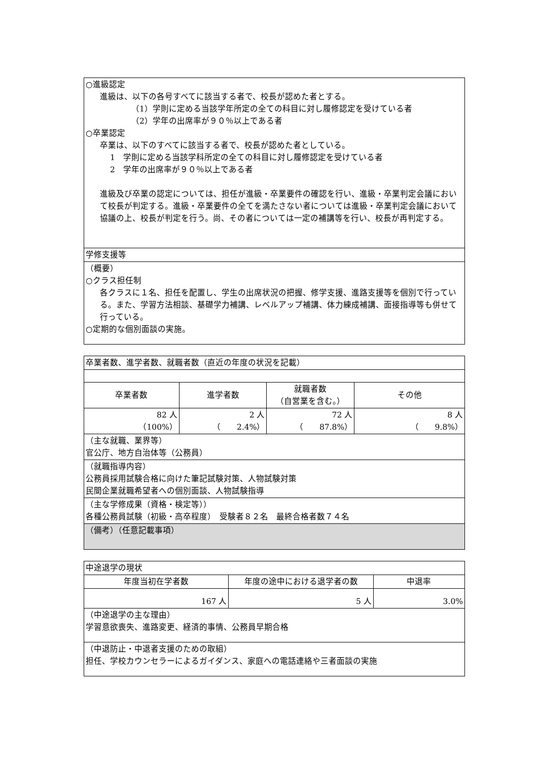| ○進級認定 進級は、以下の各号すべてに該当する者で、校長が認めた者とする。 （1）学則に定める当該学年所定の全ての科目に対し履修認定を受けている者 （2）学年の出席率が９０％以上である者 ○卒業認定 卒業は、以下のすべてに該当する者で、校長が認めた者としている。 1 学則に定める当該学科所定の全ての科目に対し履修認定を受けている者 2 学年の出席率が９０％以上である者 進級及び卒業の認定については、担任が進級・卒業要件の確認を行い、進級・卒業判定会議において校長が判定する。進級・卒業要件の全てを満たさない者については進級・卒業判定会議において協議の上、校長が判定を行う。尚、その者については一定の補講等を行い、校長が再判定する。 |
| 学修支援等 |
| （概要） ○クラス担任制 各クラスに１名、担任を配置し、学生の出席状況の把握、修学支援、進路支援等を個別で行っている。また、学習方法相談、基礎学力補講、レベルアップ補講、体力練成補講、面接指導等も併せて行っている。 ○定期的な個別面談の実施。 |
| 卒業者数、進学者数、就職者数（直近の年度の状況を記載） | | | |
| 卒業者数 | 進学者数 | 就職者数 （自営業を含む。） | その他 |
| 82 人 （100%） | 2 人 （ 2.4%） | 72 人 （ 87.8%） | 8 人 （ 9.8%） |
| （主な就職、業界等） 官公庁、地方自治体等（公務員） | | | |
| （就職指導内容） 公務員採用試験合格に向けた筆記試験対策、人物試験対策 民間企業就職希望者への個別面談、人物試験指導 | | | |
| （主な学修成果（資格・検定等）） 各種公務員試験（初級・高卒程度） 受験者８２名 最終合格者数７４名 | | | |
| （備考）（任意記載事項） | | | |
| 中途退学の現状 | | |
| 年度当初在学者数 | 年度の途中における退学者の数 | 中退率 |
| 167 人 | 5 人 | 3.0% |
| （中途退学の主な理由） 学習意欲喪失、進路変更、経済的事情、公務員早期合格 | | |
| （中退防止・中退者支援のための取組） 担任、学校カウンセラーによるガイダンス、家庭への電話連絡や三者面談の実施 | | |